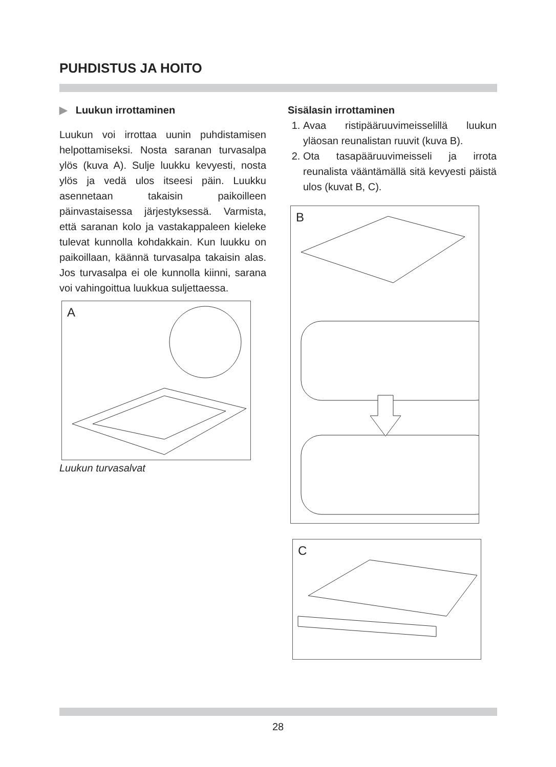PUHDISTUS JA HOITO
▶ Luukun irrottaminen
Luukun voi irrottaa uunin puhdistamisen helpottamiseksi. Nosta saranan turvasalpa ylös (kuva A). Sulje luukku kevyesti, nosta ylös ja vedä ulos itseesi päin. Luukku asennetaan takaisin paikoilleen päinvastaisessa järjestyksessä. Varmista, että saranan kolo ja vastakappaleen kieleke tulevat kunnolla kohdakkain. Kun luukku on paikoillaan, käännä turvasalpa takaisin alas. Jos turvasalpa ei ole kunnolla kiinni, sarana voi vahingoittua luukkua suljettaessa.
A
Luukun turvasalvat
Sisälasin irrottaminen
1. Avaa ristipääruuvimeisselillä luukun yläosan reunalistan ruuvit (kuva B).
2. Ota tasapääruuvimeisseli ja irrota reunalista vääntämällä sitä kevyesti päistä ulos (kuvat B, C).
B
C
28